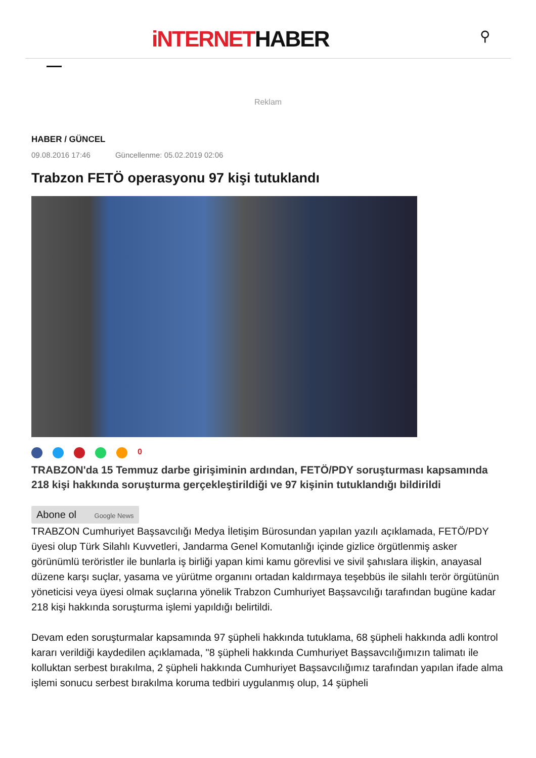iNTERNETHABER ⚲
Reklam
HABER / GÜNCEL
09.08.2016 17:46 Güncellenme: 05.02.2019 02:06
Trabzon FETÖ operasyonu 97 kişi tutuklandı
0
TRABZON'da 15 Temmuz darbe girişiminin ardından, FETÖ/PDY soruşturması kapsamında 218 kişi hakkında soruşturma gerçekleştirildiği ve 97 kişinin tutuklandığı bildirildi
Abone ol Google News
TRABZON Cumhuriyet Başsavcılığı Medya İletişim Bürosundan yapılan yazılı açıklamada, FETÖ/PDY üyesi olup Türk Silahlı Kuvvetleri, Jandarma Genel Komutanlığı içinde gizlice örgütlenmiş asker görünümlü teröristler ile bunlarla iş birliği yapan kimi kamu görevlisi ve sivil şahıslara ilişkin, anayasal düzene karşı suçlar, yasama ve yürütme organını ortadan kaldırmaya teşebbüs ile silahlı terör örgütünün yöneticisi veya üyesi olmak suçlarına yönelik Trabzon Cumhuriyet Başsavcılığı tarafından bugüne kadar 218 kişi hakkında soruşturma işlemi yapıldığı belirtildi.
Devam eden soruşturmalar kapsamında 97 şüpheli hakkında tutuklama, 68 şüpheli hakkında adli kontrol kararı verildiği kaydedilen açıklamada, "8 şüpheli hakkında Cumhuriyet Başsavcılığımızın talimatı ile kolluktan serbest bırakılma, 2 şüpheli hakkında Cumhuriyet Başsavcılığımız tarafından yapılan ifade alma işlemi sonucu serbest bırakılma koruma tedbiri uygulanmış olup, 14 şüpheli